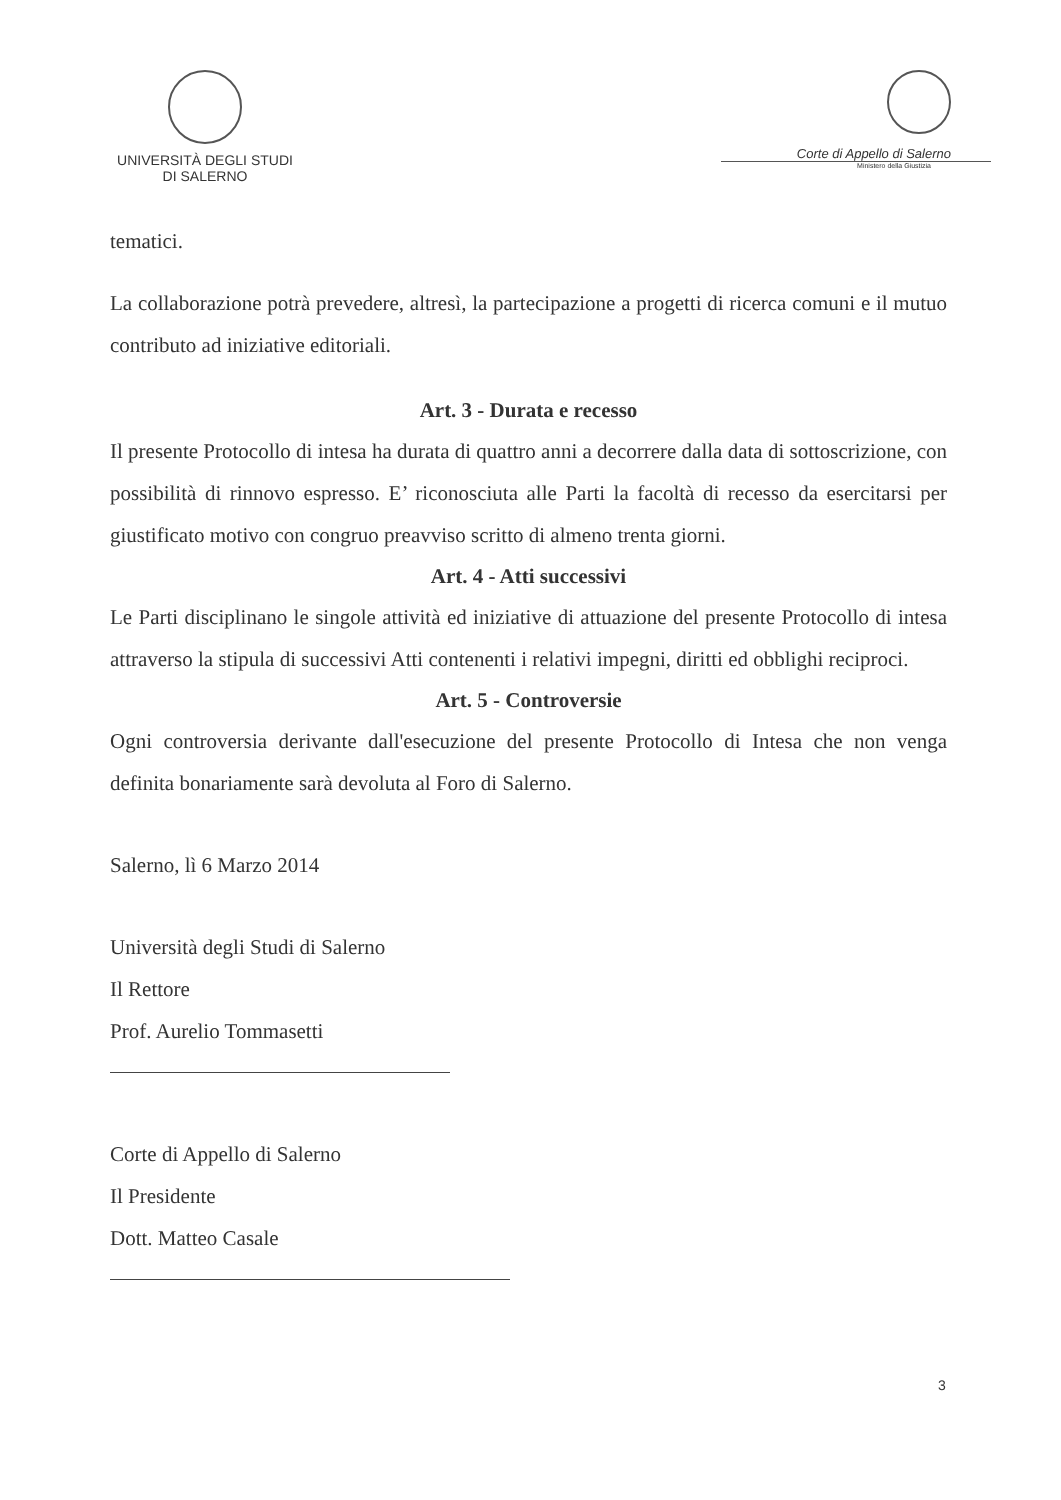UNIVERSITÀ DEGLI STUDI
DI SALERNO
Corte di Appello di Salerno
Ministero della Giustizia
tematici.
La collaborazione potrà prevedere, altresì, la partecipazione a progetti di ricerca comuni e il mutuo contributo ad iniziative editoriali.
Art. 3 - Durata e recesso
Il presente Protocollo di intesa ha durata di quattro anni a decorrere dalla data di sottoscrizione, con possibilità di rinnovo espresso. E’ riconosciuta alle Parti la facoltà di recesso da esercitarsi per giustificato motivo con congruo preavviso scritto di almeno trenta giorni.
Art. 4 - Atti successivi
Le Parti disciplinano le singole attività ed iniziative di attuazione del presente Protocollo di intesa attraverso la stipula di successivi Atti contenenti i relativi impegni, diritti ed obblighi reciproci.
Art. 5 - Controversie
Ogni controversia derivante dall'esecuzione del presente Protocollo di Intesa che non venga definita bonariamente sarà devoluta al Foro di Salerno.
Salerno, lì 6 Marzo 2014
Università degli Studi di Salerno
Il Rettore
Prof. Aurelio Tommasetti
Corte di Appello di Salerno
Il Presidente
Dott. Matteo Casale
3